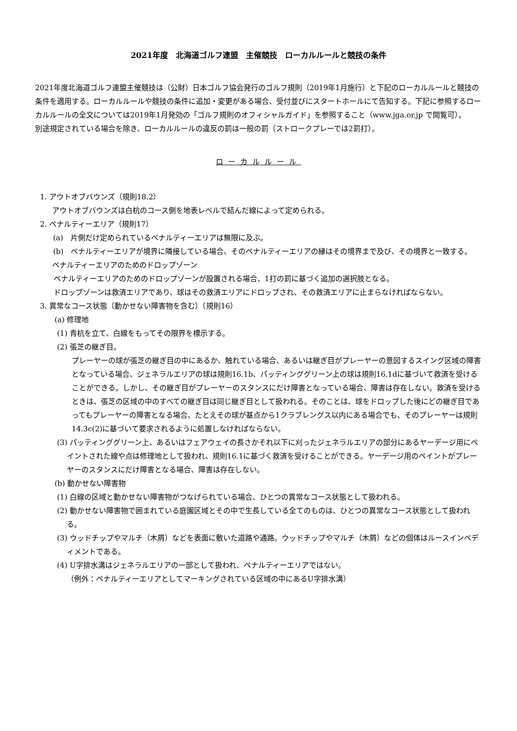2021年度　北海道ゴルフ連盟　主催競技　ローカルルールと競技の条件
2021年度北海道ゴルフ連盟主催競技は（公財）日本ゴルフ協会発行のゴルフ規則（2019年1月施行）と下記のローカルルールと競技の条件を適用する。ローカルルールや競技の条件に追加・変更がある場合、受付並びにスタートホールにて告知する。下記に参照するローカルルールの全文については2019年1月発効の「ゴルフ規則のオフィシャルガイド」を参照すること（www.jga.or.jp で閲覧可）。
別途規定されている場合を除き、ローカルルールの違反の罰は一般の罰（ストロークプレーでは2罰打）。
ローカルルール
1. アウトオブバウンズ（規則18.2）
アウトオブバウンズは白杭のコース側を地表レベルで結んだ線によって定められる。
2. ペナルティーエリア（規則17）
(a)　片側だけ定められているペナルティーエリアは無限に及ぶ。
(b)　ペナルティーエリアが境界に隣接している場合、そのペナルティーエリアの縁はその境界まで及び、その境界と一致する。
ペナルティーエリアのためのドロップゾーン
ペナルティーエリアのためのドロップゾーンが設置される場合、1打の罰に基づく追加の選択肢となる。
ドロップゾーンは救済エリアであり、球はその救済エリアにドロップされ、その救済エリアに止まらなければならない。
3. 異常なコース状態（動かせない障害物を含む）（規則16）
(a) 修理地
(1) 青杭を立て、白線をもってその限界を標示する。
(2) 張芝の継ぎ目。
プレーヤーの球が張芝の継ぎ目の中にあるか、触れている場合、あるいは継ぎ目がプレーヤーの意図するスイング区域の障害となっている場合、ジェネラルエリアの球は規則16.1b、パッティンググリーン上の球は規則16.1dに基づいて救済を受けることができる。しかし、その継ぎ目がプレーヤーのスタンスにだけ障害となっている場合、障害は存在しない。救済を受けるときは、張芝の区域の中のすべての継ぎ目は同じ継ぎ目として扱われる。そのことは、球をドロップした後にどの継ぎ目であってもプレーヤーの障害となる場合、たとえその球が基点から1クラブレングス以内にある場合でも、そのプレーヤーは規則14.3c(2)に基づいて要求されるように処置しなければならない。
(3) パッティンググリーン上、あるいはフェアウェイの長さかそれ以下に刈ったジェネラルエリアの部分にあるヤーデージ用にペイントされた線や点は修理地として扱われ、規則16.1に基づく救済を受けることができる。ヤーデージ用のペイントがプレーヤーのスタンスにだけ障害となる場合、障害は存在しない。
(b) 動かせない障害物
(1) 白線の区域と動かせない障害物がつなげられている場合、ひとつの異常なコース状態として扱われる。
(2) 動かせない障害物で囲まれている庭園区域とその中で生長している全てのものは、ひとつの異常なコース状態として扱われる。
(3) ウッドチップやマルチ（木屑）などを表面に敷いた道路や通路。ウッドチップやマルチ（木屑）などの個体はルースインペディメントである。
(4) U字排水溝はジェネラルエリアの一部として扱われ、ペナルティーエリアではない。
（例外：ペナルティーエリアとしてマーキングされている区域の中にあるU字排水溝）